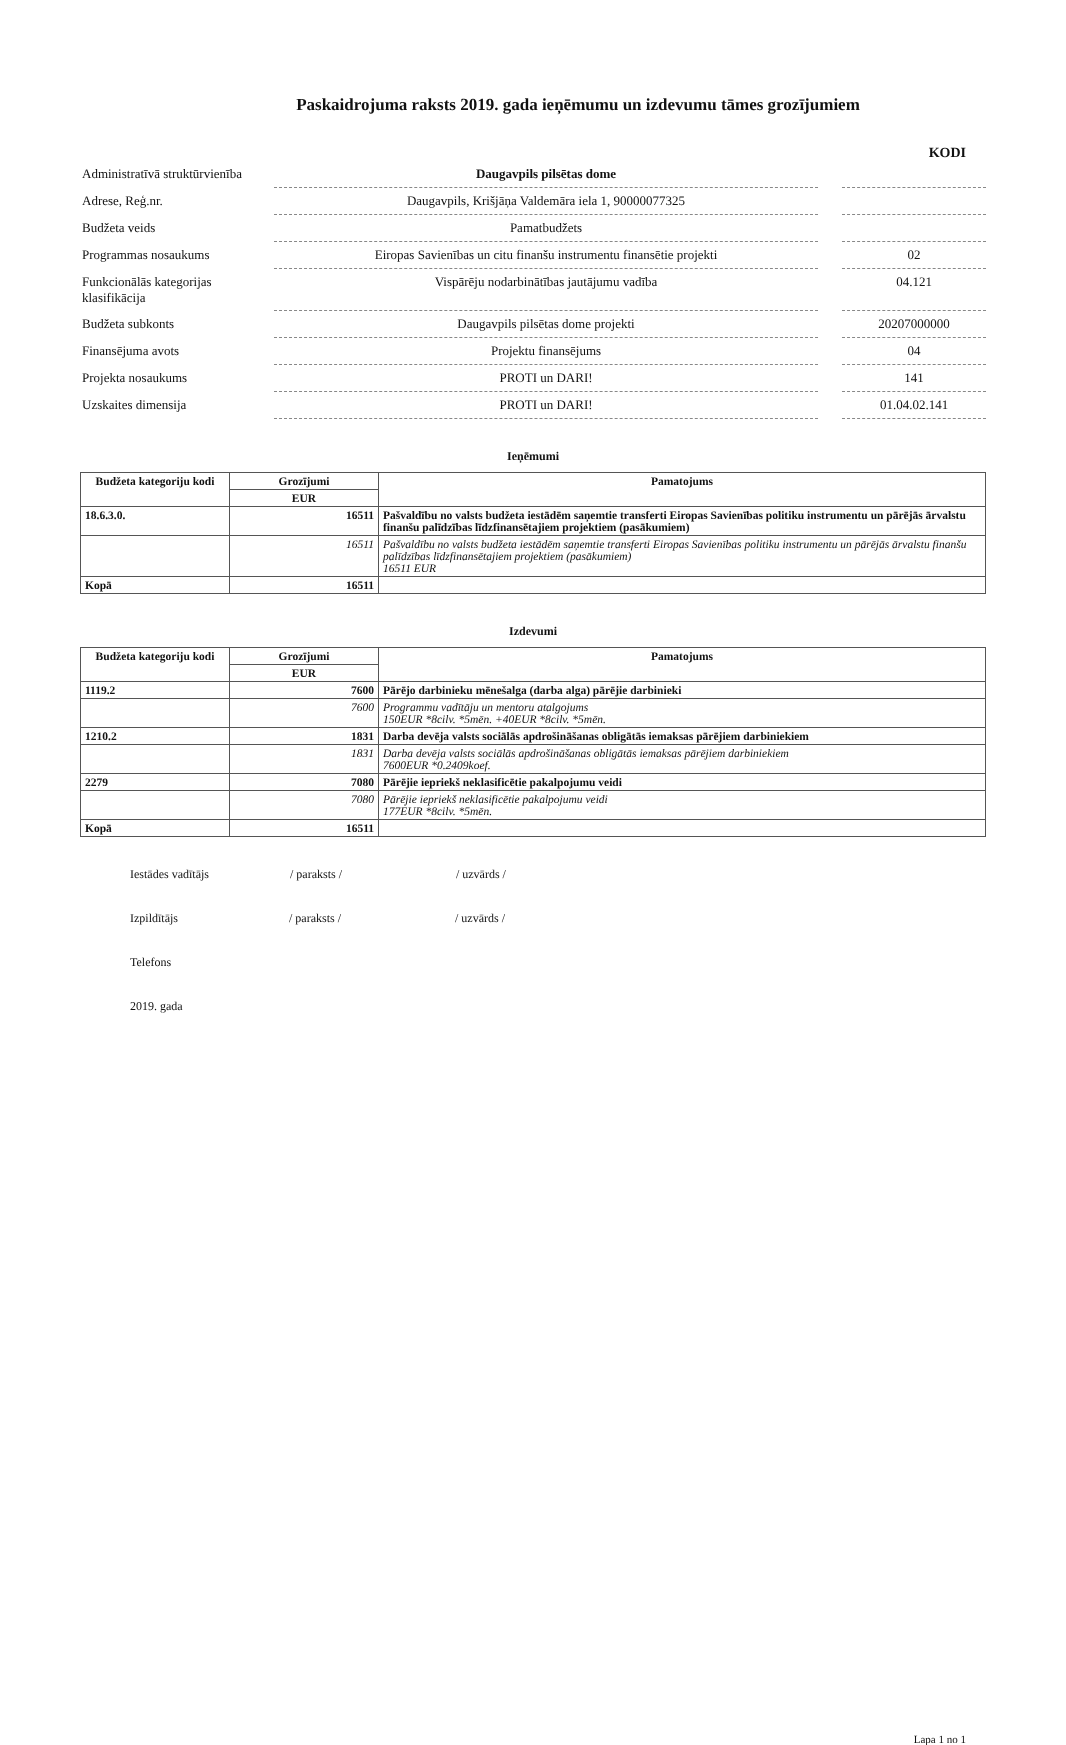Paskaidrojuma raksts 2019. gada ieņēmumu un izdevumu tāmes grozījumiem
KODI
| Administratīvā struktūrvienība | Daugavpils pilsētas dome | | |
| Adrese, Reģ.nr. | Daugavpils, Krišjāņa Valdemāra iela 1, 90000077325 | | |
| Budžeta veids | Pamatbudžets | | |
| Programmas nosaukums | Eiropas Savienības un citu finanšu instrumentu finansētie projekti | | 02 |
| Funkcionālās kategorijas klasifikācija | Vispārēju nodarbinātības jautājumu vadība | | 04.121 |
| Budžeta subkonts | Daugavpils pilsētas dome projekti | | 20207000000 |
| Finansējuma avots | Projektu finansējums | | 04 |
| Projekta nosaukums | PROTI un DARI! | | 141 |
| Uzskaites dimensija | PROTI un DARI! | | 01.04.02.141 |
Ieņēmumi
| Budžeta kategoriju kodi | Grozījumi | Pamatojums |
| --- | --- | --- |
| | EUR | |
| 18.6.3.0. | 16511 | Pašvaldību no valsts budžeta iestādēm saņemtie transferti Eiropas Savienības politiku instrumentu un pārējās ārvalstu finanšu palīdzības līdzfinansētajiem projektiem (pasākumiem) |
| | 16511 | Pašvaldību no valsts budžeta iestādēm saņemtie transferti Eiropas Savienības politiku instrumentu un pārējās ārvalstu finanšu palīdzības līdzfinansētajiem projektiem (pasākumiem) 16511 EUR |
| Kopā | 16511 | |
Izdevumi
| Budžeta kategoriju kodi | Grozījumi | Pamatojums |
| --- | --- | --- |
| | EUR | |
| 1119.2 | 7600 | Pārējo darbinieku mēnešalga (darba alga) pārējie darbinieki |
| | 7600 | Programmu vadītāju un mentoru atalgojums 150EUR *8cilv. *5mēn. +40EUR *8cilv. *5mēn. |
| 1210.2 | 1831 | Darba devēja valsts sociālās apdrošināšanas obligātās iemaksas pārējiem darbiniekiem |
| | 1831 | Darba devēja valsts sociālās apdrošināšanas obligātās iemaksas pārējiem darbiniekiem 7600EUR *0.2409koef. |
| 2279 | 7080 | Pārējie iepriekš neklasificētie pakalpojumu veidi |
| | 7080 | Pārējie iepriekš neklasificētie pakalpojumu veidi 177EUR *8cilv. *5mēn. |
| Kopā | 16511 | |
Iestādes vadītājs / paraksts / / uzvārds /
Izpildītājs / paraksts / / uzvārds /
Telefons
2019. gada
Lapa 1 no 1